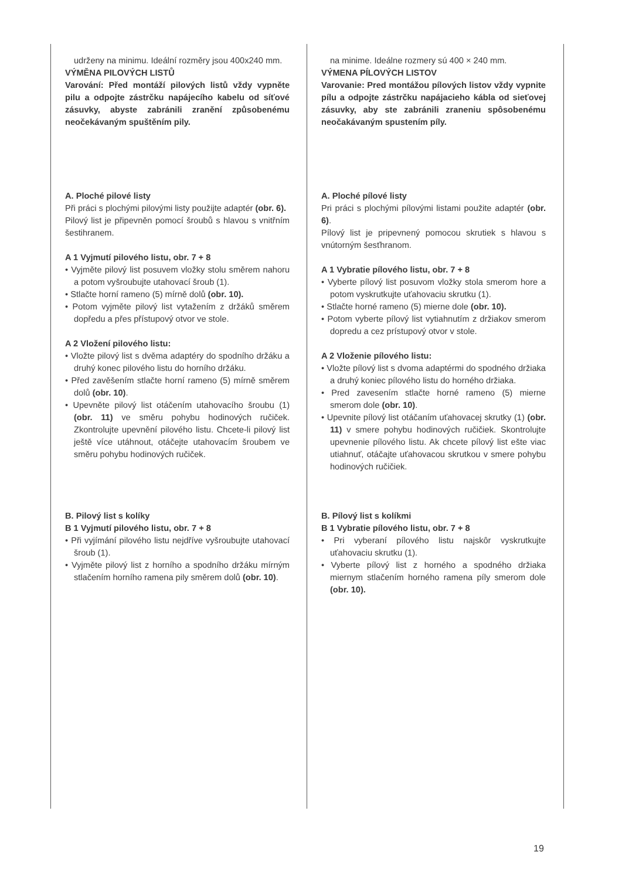udrženy na minimu. Ideální rozměry jsou 400x240 mm.
VÝMĚNA PILOVÝCH LISTŮ
Varování: Před montáží pilových listů vždy vypněte pilu a odpojte zástrčku napájecího kabelu od síťové zásuvky, abyste zabránili zranění způsobenému neočekávaným spuštěním pily.
A. Ploché pilové listy
Při práci s plochými pilovými listy použijte adaptér (obr. 6).
Pilový list je připevněn pomocí šroubů s hlavou s vnitřním šestihranem.
A 1 Vyjmutí pilového listu, obr. 7 + 8
• Vyjměte pilový list posuvem vložky stolu směrem nahoru a potom vyšroubujte utahovací šroub (1).
• Stlačte horní rameno (5) mírně dolů (obr. 10).
• Potom vyjměte pilový list vytažením z držáků směrem dopředu a přes přístupový otvor ve stole.
A 2 Vložení pilového listu:
• Vložte pilový list s dvěma adaptéry do spodního držáku a druhý konec pilového listu do horního držáku.
• Před zavěšením stlačte horní rameno (5) mírně směrem dolů (obr. 10).
• Upevněte pilový list otáčením utahovacího šroubu (1) (obr. 11) ve směru pohybu hodinových ručiček. Zkontrolujte upevnění pilového listu. Chcete-li pilový list ještě více utáhnout, otáčejte utahovacím šroubem ve směru pohybu hodinových ručiček.
B. Pilový list s kolíky
B 1 Vyjmutí pilového listu, obr. 7 + 8
• Při vyjímání pilového listu nejdříve vyšroubujte utahovací šroub (1).
• Vyjměte pilový list z horního a spodního držáku mírným stlačením horního ramena pily směrem dolů (obr. 10).
na minime. Ideálne rozmery sú 400 × 240 mm.
VÝMENA PÍLOVÝCH LISTOV
Varovanie: Pred montážou pílových listov vždy vypnite pílu a odpojte zástrčku napájacieho kábla od sieťovej zásuvky, aby ste zabránili zraneniu spôsobenému neočakávaným spustením píly.
A. Ploché pílové listy
Pri práci s plochými pílovými listami použite adaptér (obr. 6).
Pílový list je pripevnený pomocou skrutiek s hlavou s vnútorným šesťhranom.
A 1 Vybratie pílového listu, obr. 7 + 8
• Vyberte pílový list posuvom vložky stola smerom hore a potom vyskrutkujte uťahovaciu skrutku (1).
• Stlačte horné rameno (5) mierne dole (obr. 10).
• Potom vyberte pílový list vytiahnutím z držiakov smerom dopredu a cez prístupový otvor v stole.
A 2 Vloženie pílového listu:
• Vložte pílový list s dvoma adaptérmi do spodného držiaka a druhý koniec pílového listu do horného držiaka.
• Pred zavesením stlačte horné rameno (5) mierne smerom dole (obr. 10).
• Upevnite pílový list otáčaním uťahovacej skrutky (1) (obr. 11) v smere pohybu hodinových ručičiek. Skontrolujte upevnenie pílového listu. Ak chcete pílový list ešte viac utiahnuť, otáčajte uťahovacou skrutkou v smere pohybu hodinových ručičiek.
B. Pílový list s kolíkmi
B 1 Vybratie pílového listu, obr. 7 + 8
• Pri vyberaní pílového listu najskôr vyskrutkujte uťahovaciu skrutku (1).
• Vyberte pílový list z horného a spodného držiaka miernym stlačením horného ramena píly smerom dole (obr. 10).
19